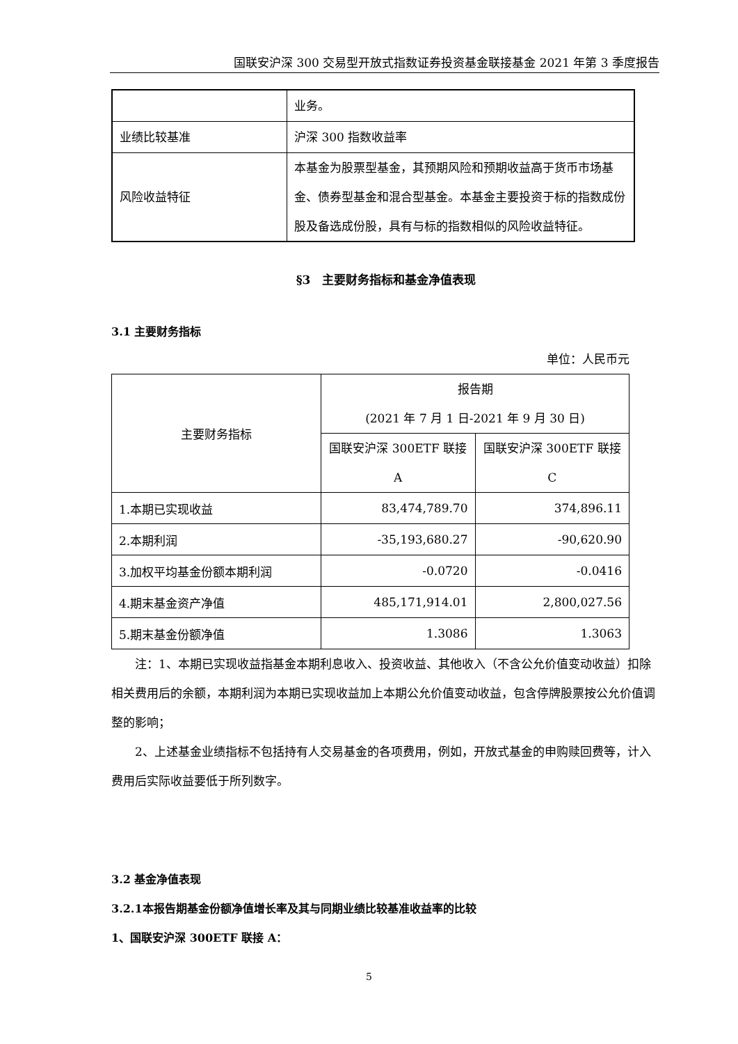国联安沪深 300 交易型开放式指数证券投资基金联接基金 2021 年第 3 季度报告
| | 业务。 |
| 业绩比较基准 | 沪深 300 指数收益率 |
| 风险收益特征 | 本基金为股票型基金，其预期风险和预期收益高于货币市场基金、债券型基金和混合型基金。本基金主要投资于标的指数成份股及备选成份股，具有与标的指数相似的风险收益特征。 |
§3　主要财务指标和基金净值表现
3.1 主要财务指标
单位：人民币元
| 主要财务指标 | 报告期 (2021 年 7 月 1 日-2021 年 9 月 30 日) | |
| | 国联安沪深 300ETF 联接 A | 国联安沪深 300ETF 联接 C |
| 1.本期已实现收益 | 83,474,789.70 | 374,896.11 |
| 2.本期利润 | -35,193,680.27 | -90,620.90 |
| 3.加权平均基金份额本期利润 | -0.0720 | -0.0416 |
| 4.期末基金资产净值 | 485,171,914.01 | 2,800,027.56 |
| 5.期末基金份额净值 | 1.3086 | 1.3063 |
注：1、本期已实现收益指基金本期利息收入、投资收益、其他收入（不含公允价值变动收益）扣除相关费用后的余额，本期利润为本期已实现收益加上本期公允价值变动收益，包含停牌股票按公允价值调整的影响；
2、上述基金业绩指标不包括持有人交易基金的各项费用，例如，开放式基金的申购赎回费等，计入费用后实际收益要低于所列数字。
3.2 基金净值表现
3.2.1本报告期基金份额净值增长率及其与同期业绩比较基准收益率的比较
1、国联安沪深 300ETF 联接 A：
5